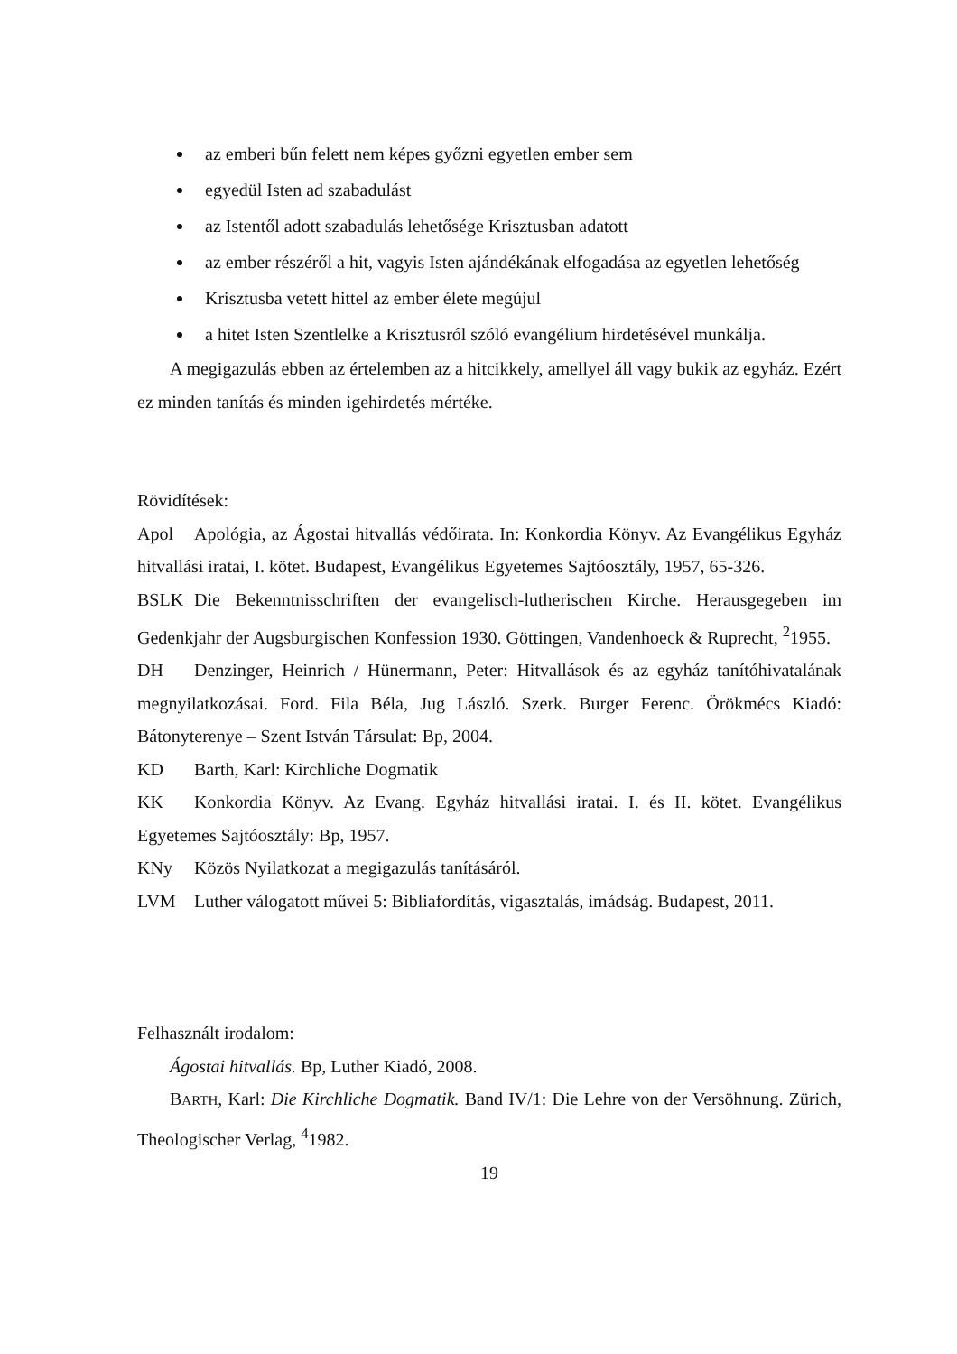az emberi bűn felett nem képes győzni egyetlen ember sem
egyedül Isten ad szabadulást
az Istentől adott szabadulás lehetősége Krisztusban adatott
az ember részéről a hit, vagyis Isten ajándékának elfogadása az egyetlen lehetőség
Krisztusba vetett hittel az ember élete megújul
a hitet Isten Szentlelke a Krisztusról szóló evangélium hirdetésével munkálja.
A megigazulás ebben az értelemben az a hitcikkely, amellyel áll vagy bukik az egyház. Ezért ez minden tanítás és minden igehirdetés mértéke.
Rövidítések:
Apol Apológia, az Ágostai hitvallás védőirata. In: Konkordia Könyv. Az Evangélikus Egyház hitvallási iratai, I. kötet. Budapest, Evangélikus Egyetemes Sajtóosztály, 1957, 65-326.
BSLK Die Bekenntnisschriften der evangelisch-lutherischen Kirche. Herausgegeben im Gedenkjahr der Augsburgischen Konfession 1930. Göttingen, Vandenhoeck & Ruprecht, <sup>2</sup>1955.
DH Denzinger, Heinrich / Hünermann, Peter: Hitvallások és az egyház tanítóhivatalának megnyilatkozásai. Ford. Fila Béla, Jug László. Szerk. Burger Ferenc. Örökmécs Kiadó: Bátonyterenye – Szent István Társulat: Bp, 2004.
KD Barth, Karl: Kirchliche Dogmatik
KK Konkordia Könyv. Az Evang. Egyház hitvallási iratai. I. és II. kötet. Evangélikus Egyetemes Sajtóosztály: Bp, 1957.
KNy Közös Nyilatkozat a megigazulás tanításáról.
LVM Luther válogatott művei 5: Bibliafordítás, vigasztalás, imádság. Budapest, 2011.
Felhasznált irodalom:
Ágostai hitvallás. Bp, Luther Kiadó, 2008.
BARTH, Karl: Die Kirchliche Dogmatik. Band IV/1: Die Lehre von der Versöhnung. Zürich, Theologischer Verlag, <sup>4</sup>1982.
19